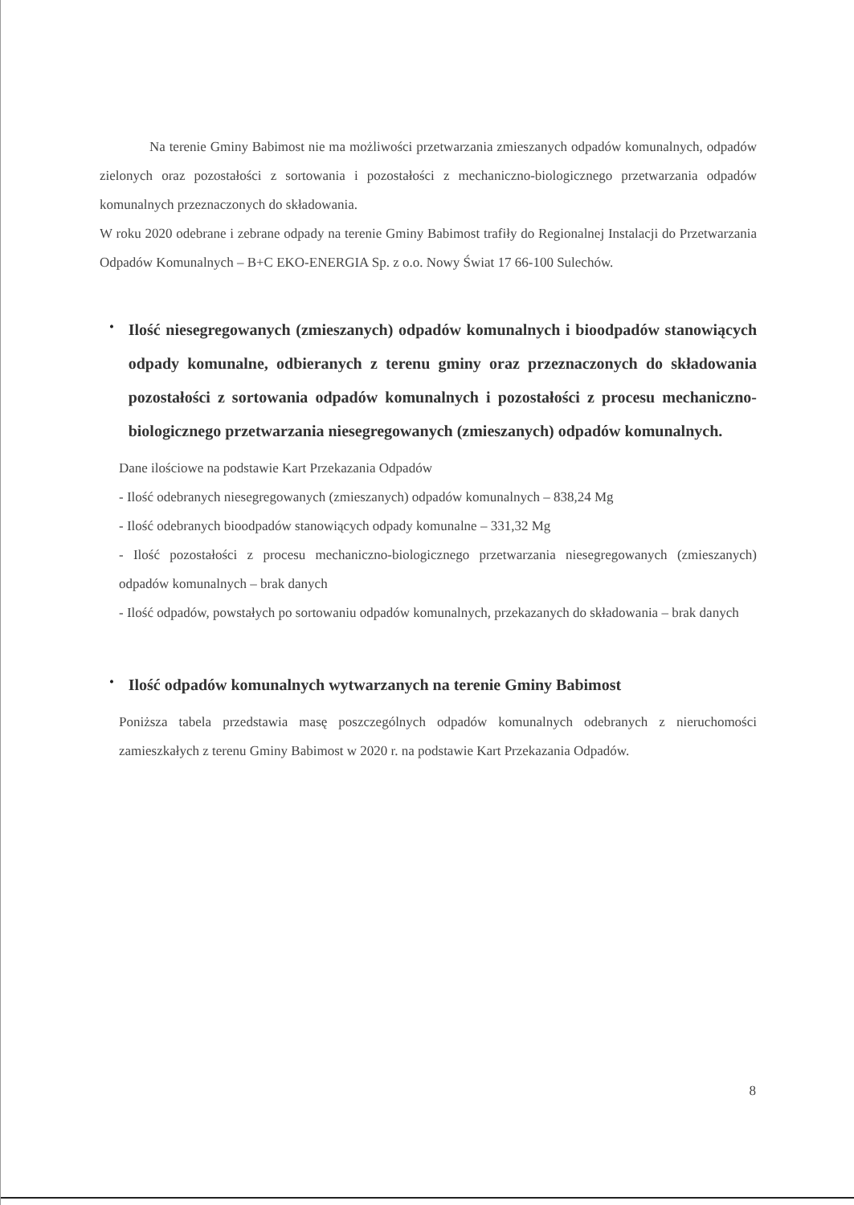Na terenie Gminy Babimost nie ma możliwości przetwarzania zmieszanych odpadów komunalnych, odpadów zielonych oraz pozostałości z sortowania i pozostałości z mechaniczno-biologicznego przetwarzania odpadów komunalnych przeznaczonych do składowania.
W roku 2020 odebrane i zebrane odpady na terenie Gminy Babimost trafiły do Regionalnej Instalacji do Przetwarzania Odpadów Komunalnych – B+C EKO-ENERGIA Sp. z o.o. Nowy Świat 17 66-100 Sulechów.
•
Ilość niesegregowanych (zmieszanych) odpadów komunalnych i bioodpadów stanowiących odpady komunalne, odbieranych z terenu gminy oraz przeznaczonych do składowania pozostałości z sortowania odpadów komunalnych i pozostałości z procesu mechaniczno-biologicznego przetwarzania niesegregowanych (zmieszanych) odpadów komunalnych.
Dane ilościowe na podstawie Kart Przekazania Odpadów
- Ilość odebranych niesegregowanych (zmieszanych) odpadów komunalnych – 838,24 Mg
- Ilość odebranych bioodpadów stanowiących odpady komunalne – 331,32 Mg
- Ilość pozostałości z procesu mechaniczno-biologicznego przetwarzania niesegregowanych (zmieszanych) odpadów komunalnych – brak danych
- Ilość odpadów, powstałych po sortowaniu odpadów komunalnych, przekazanych do składowania – brak danych
•
Ilość odpadów komunalnych wytwarzanych na terenie Gminy Babimost
Poniższa tabela przedstawia masę poszczególnych odpadów komunalnych odebranych z nieruchomości zamieszkałych z terenu Gminy Babimost w 2020 r. na podstawie Kart Przekazania Odpadów.
8